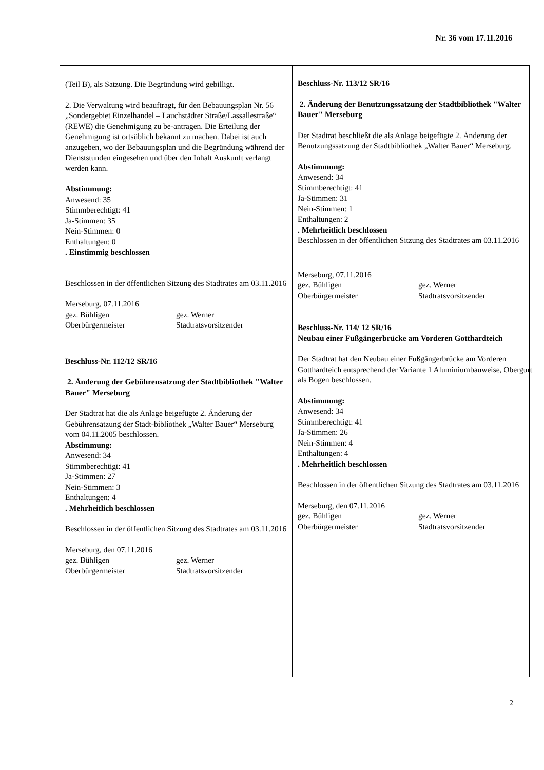Nr. 36 vom 17.11.2016
(Teil B), als Satzung. Die Begründung wird gebilligt.
2. Die Verwaltung wird beauftragt, für den Bebauungsplan Nr. 56 „Sondergebiet Einzelhandel – Lauchstädter Straße/Lassallestraße“ (REWE) die Genehmigung zu be-antragen. Die Erteilung der Genehmigung ist ortsüblich bekannt zu machen. Dabei ist auch anzugeben, wo der Bebauungsplan und die Begründung während der Dienststunden eingesehen und über den Inhalt Auskunft verlangt werden kann.
Abstimmung:
Anwesend: 35
Stimmberechtigt: 41
Ja-Stimmen: 35
Nein-Stimmen: 0
Enthaltungen: 0
. Einstimmig beschlossen
Beschlossen in der öffentlichen Sitzung des Stadtrates am 03.11.2016
Merseburg, 07.11.2016
gez. Bühligen
Oberbürgermeister
gez. Werner
Stadtratsvorsitzender
Beschluss-Nr. 112/12 SR/16
2. Änderung der Gebührensatzung der Stadtbibliothek "Walter Bauer" Merseburg
Der Stadtrat hat die als Anlage beigefügte 2. Änderung der Gebührensatzung der Stadt-bibliothek „Walter Bauer“ Merseburg vom 04.11.2005 beschlossen.
Abstimmung:
Anwesend: 34
Stimmberechtigt: 41
Ja-Stimmen: 27
Nein-Stimmen: 3
Enthaltungen: 4
. Mehrheitlich beschlossen
Beschlossen in der öffentlichen Sitzung des Stadtrates am 03.11.2016
Merseburg, den 07.11.2016
gez. Bühligen
Oberbürgermeister
gez. Werner
Stadtratsvorsitzender
Beschluss-Nr. 113/12 SR/16
2. Änderung der Benutzungssatzung der Stadtbibliothek "Walter Bauer" Merseburg
Der Stadtrat beschließt die als Anlage beigefügte 2. Änderung der Benutzungssatzung der Stadtbibliothek „Walter Bauer“ Merseburg.
Abstimmung:
Anwesend: 34
Stimmberechtigt: 41
Ja-Stimmen: 31
Nein-Stimmen: 1
Enthaltungen: 2
. Mehrheitlich beschlossen
Beschlossen in der öffentlichen Sitzung des Stadtrates am 03.11.2016
Merseburg, 07.11.2016
gez. Bühligen
Oberbürgermeister
gez. Werner
Stadtratsvorsitzender
Beschluss-Nr. 114/ 12 SR/16
Neubau einer Fußgängerbrücke am Vorderen Gotthardteich
Der Stadtrat hat den Neubau einer Fußgängerbrücke am Vorderen Gotthardteich entsprechend der Variante 1 Aluminiumbauweise, Obergurt als Bogen beschlossen.
Abstimmung:
Anwesend: 34
Stimmberechtigt: 41
Ja-Stimmen: 26
Nein-Stimmen: 4
Enthaltungen: 4
. Mehrheitlich beschlossen
Beschlossen in der öffentlichen Sitzung des Stadtrates am 03.11.2016
Merseburg, den 07.11.2016
gez. Bühligen
Oberbürgermeister
gez. Werner
Stadtratsvorsitzender
2